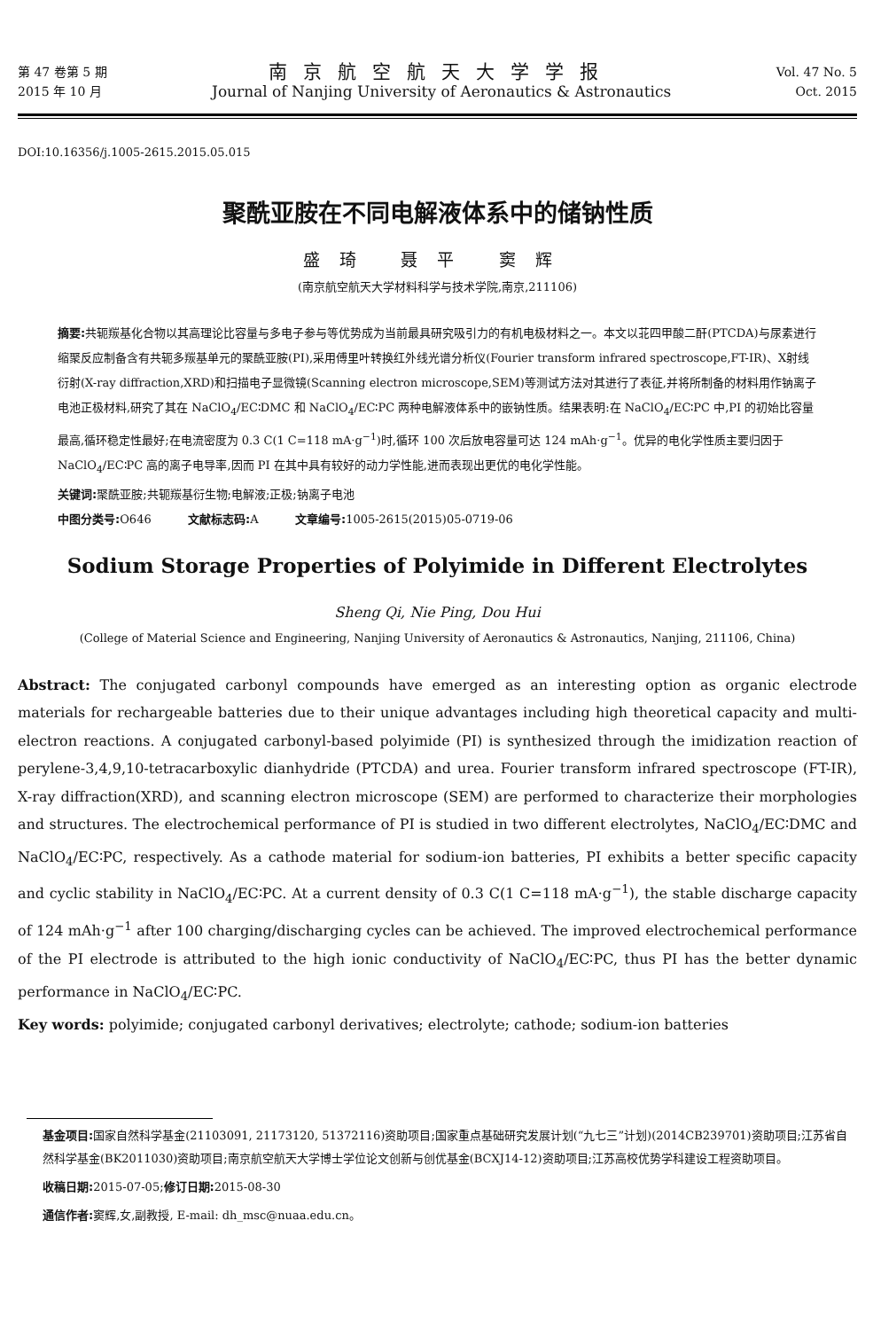第 47 卷第 5 期
2015 年 10 月
南京航空航天大学学报
Journal of Nanjing University of Aeronautics & Astronautics
Vol. 47 No. 5
Oct. 2015
DOI:10.16356/j.1005-2615.2015.05.015
聚酰亚胺在不同电解液体系中的储钠性质
盛琦 聂平 窦辉
(南京航空航天大学材料科学与技术学院,南京,211106)
摘要: 共轭羰基化合物以其高理论比容量与多电子参与等优势成为当前最具研究吸引力的有机电极材料之一。本文以苝四甲酸二酐(PTCDA)与尿素进行缩聚反应制备含有共轭多羰基单元的聚酰亚胺(PI),采用傅里叶转换红外线光谱分析仪(Fourier transform infrared spectroscope,FT-IR)、X射线衍射(X-ray diffraction,XRD)和扫描电子显微镜(Scanning electron microscope,SEM)等测试方法对其进行了表征,并将所制备的材料用作钠离子电池正极材料,研究了其在 NaClO<sub>4</sub>/EC∶DMC 和 NaClO<sub>4</sub>/EC∶PC 两种电解液体系中的嵌钠性质。结果表明:在 NaClO<sub>4</sub>/EC∶PC 中,PI 的初始比容量最高,循环稳定性最好;在电流密度为 0.3 C(1 C=118 mA·g<sup>−1</sup>)时,循环 100 次后放电容量可达 124 mAh·g<sup>−1</sup>。优异的电化学性质主要归因于 NaClO<sub>4</sub>/EC∶PC 高的离子电导率,因而 PI 在其中具有较好的动力学性能,进而表现出更优的电化学性能。
关键词: 聚酰亚胺;共轭羰基衍生物;电解液;正极;钠离子电池
中图分类号: O646 文献标志码: A 文章编号: 1005-2615(2015)05-0719-06
Sodium Storage Properties of Polyimide in Different Electrolytes
Sheng Qi, Nie Ping, Dou Hui
(College of Material Science and Engineering, Nanjing University of Aeronautics & Astronautics, Nanjing, 211106, China)
Abstract: The conjugated carbonyl compounds have emerged as an interesting option as organic electrode materials for rechargeable batteries due to their unique advantages including high theoretical capacity and multi-electron reactions. A conjugated carbonyl-based polyimide (PI) is synthesized through the imidization reaction of perylene-3,4,9,10-tetracarboxylic dianhydride (PTCDA) and urea. Fourier transform infrared spectroscope (FT-IR), X-ray diffraction(XRD), and scanning electron microscope (SEM) are performed to characterize their morphologies and structures. The electrochemical performance of PI is studied in two different electrolytes, NaClO<sub>4</sub>/EC∶DMC and NaClO<sub>4</sub>/EC∶PC, respectively. As a cathode material for sodium-ion batteries, PI exhibits a better specific capacity and cyclic stability in NaClO<sub>4</sub>/EC∶PC. At a current density of 0.3 C(1 C=118 mA·g<sup>−1</sup>), the stable discharge capacity of 124 mAh·g<sup>−1</sup> after 100 charging/discharging cycles can be achieved. The improved electrochemical performance of the PI electrode is attributed to the high ionic conductivity of NaClO<sub>4</sub>/EC∶PC, thus PI has the better dynamic performance in NaClO<sub>4</sub>/EC∶PC.
Key words: polyimide; conjugated carbonyl derivatives; electrolyte; cathode; sodium-ion batteries
基金项目: 国家自然科学基金(21103091, 21173120, 51372116)资助项目;国家重点基础研究发展计划(“九七三”计划)(2014CB239701)资助项目;江苏省自然科学基金(BK2011030)资助项目;南京航空航天大学博士学位论文创新与创优基金(BCXJ14-12)资助项目;江苏高校优势学科建设工程资助项目。
收稿日期: 2015-07-05;修订日期: 2015-08-30
通信作者: 窦辉,女,副教授, E-mail: dh_msc@nuaa.edu.cn。